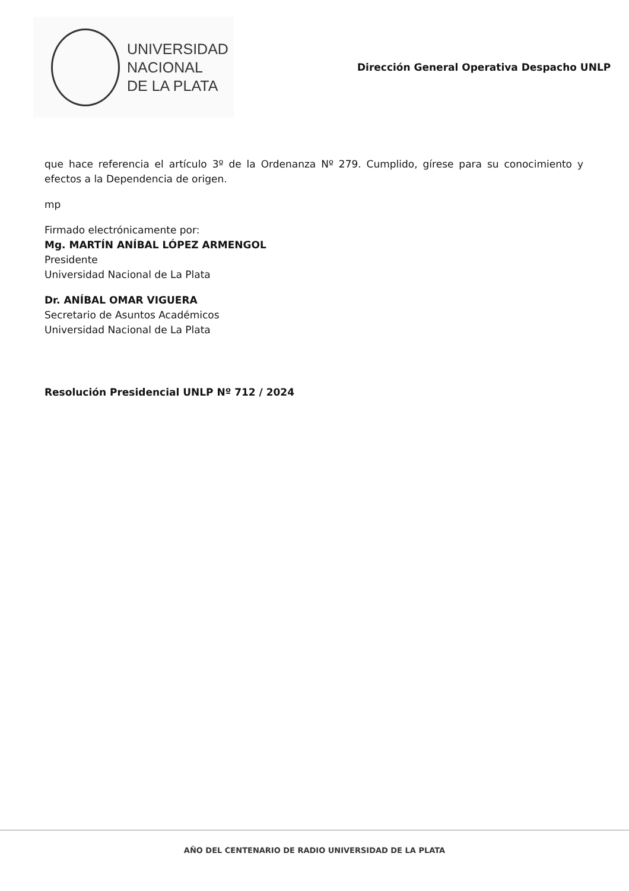UNIVERSIDAD
NACIONAL
DE LA PLATA
Dirección General Operativa Despacho UNLP
que hace referencia el artículo 3º de la Ordenanza Nº 279. Cumplido, gírese para su conocimiento y efectos a la Dependencia de origen.
mp
Firmado electrónicamente por:
Mg. MARTÍN ANÍBAL LÓPEZ ARMENGOL
Presidente
Universidad Nacional de La Plata
Dr. ANÍBAL OMAR VIGUERA
Secretario de Asuntos Académicos
Universidad Nacional de La Plata
Resolución Presidencial UNLP Nº 712 / 2024
AÑO DEL CENTENARIO DE RADIO UNIVERSIDAD DE LA PLATA